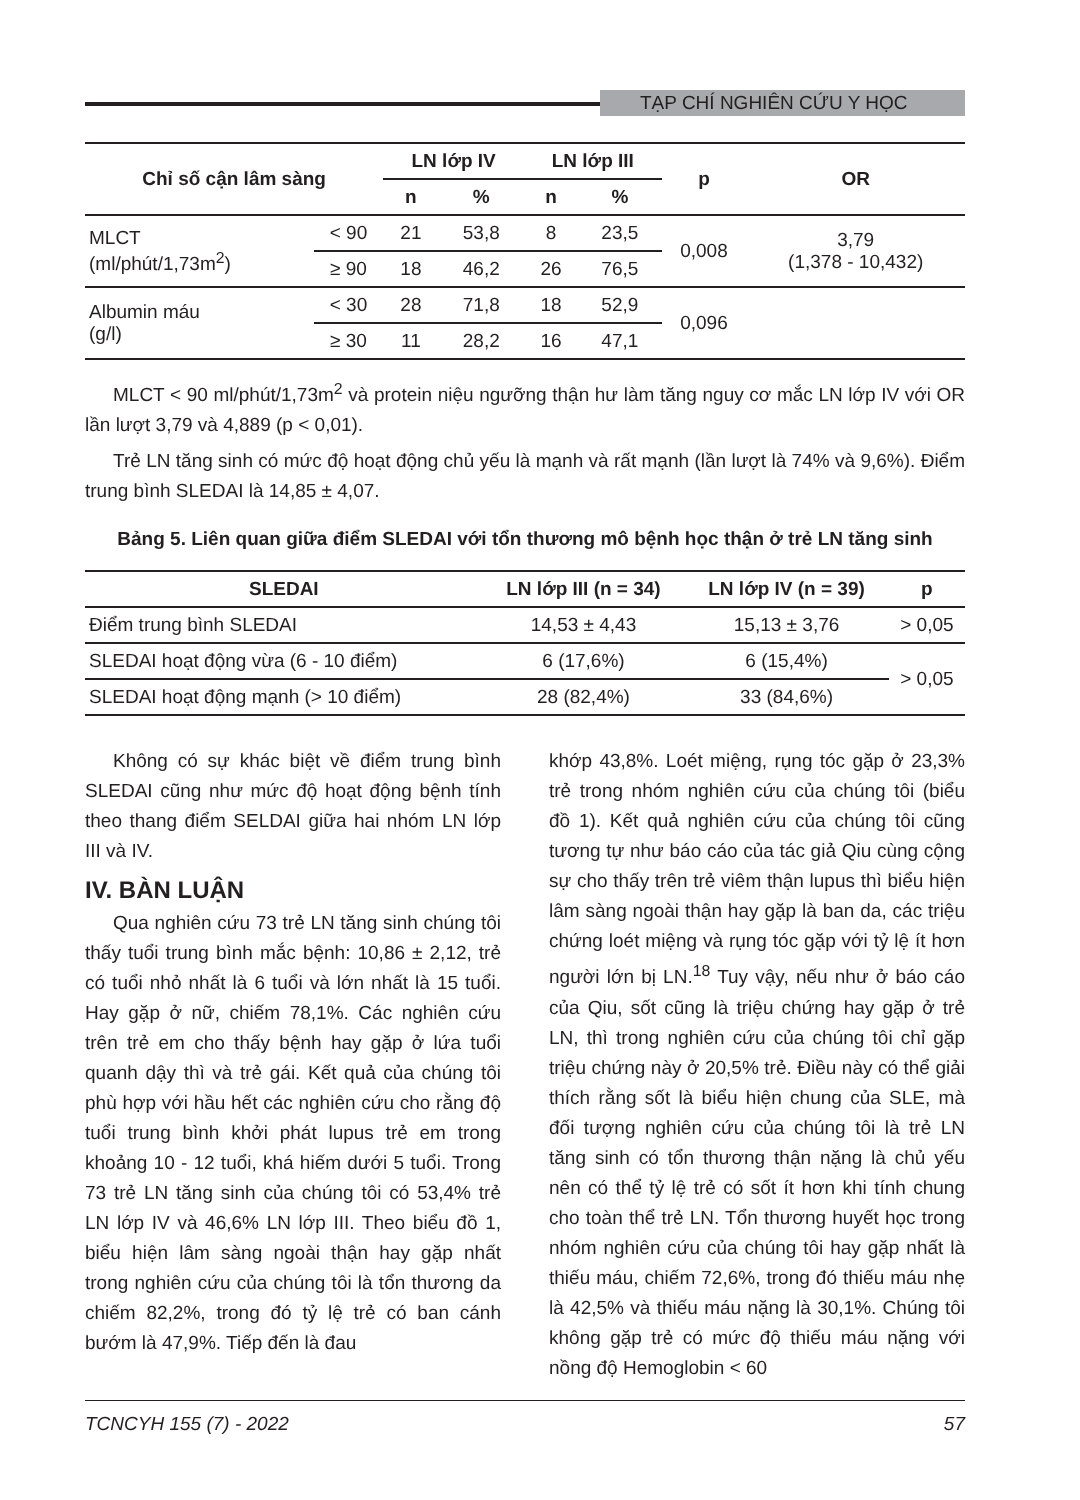TẠP CHÍ NGHIÊN CỨU Y HỌC
| Chỉ số cận lâm sàng | | LN lớp IV | | LN lớp III | | p | OR |
| --- | --- | --- | --- | --- | --- | --- | --- |
| | | n | % | n | % | | |
| MLCT (ml/phút/1,73m<sup>2</sup>) | < 90 | 21 | 53,8 | 8 | 23,5 | 0,008 | 3,79 (1,378 - 10,432) |
| | ≥ 90 | 18 | 46,2 | 26 | 76,5 | | |
| Albumin máu (g/l) | < 30 | 28 | 71,8 | 18 | 52,9 | 0,096 | |
| | ≥ 30 | 11 | 28,2 | 16 | 47,1 | | |
MLCT < 90 ml/phút/1,73m<sup>2</sup> và protein niệu ngưỡng thận hư làm tăng nguy cơ mắc LN lớp IV với OR lần lượt 3,79 và 4,889 (p < 0,01).
Trẻ LN tăng sinh có mức độ hoạt động chủ yếu là mạnh và rất mạnh (lần lượt là 74% và 9,6%). Điểm trung bình SLEDAI là 14,85 ± 4,07.
Bảng 5. Liên quan giữa điểm SLEDAI với tổn thương mô bệnh học thận ở trẻ LN tăng sinh
| SLEDAI | LN lớp III (n = 34) | LN lớp IV (n = 39) | p |
| --- | --- | --- | --- |
| Điểm trung bình SLEDAI | 14,53 ± 4,43 | 15,13 ± 3,76 | > 0,05 |
| SLEDAI hoạt động vừa (6 - 10 điểm) | 6 (17,6%) | 6 (15,4%) | > 0,05 |
| SLEDAI hoạt động mạnh (> 10 điểm) | 28 (82,4%) | 33 (84,6%) | |
Không có sự khác biệt về điểm trung bình SLEDAI cũng như mức độ hoạt động bệnh tính theo thang điểm SELDAI giữa hai nhóm LN lớp III và IV.
IV. BÀN LUẬN
Qua nghiên cứu 73 trẻ LN tăng sinh chúng tôi thấy tuổi trung bình mắc bệnh: 10,86 ± 2,12, trẻ có tuổi nhỏ nhất là 6 tuổi và lớn nhất là 15 tuổi. Hay gặp ở nữ, chiếm 78,1%. Các nghiên cứu trên trẻ em cho thấy bệnh hay gặp ở lứa tuổi quanh dậy thì và trẻ gái. Kết quả của chúng tôi phù hợp với hầu hết các nghiên cứu cho rằng độ tuổi trung bình khởi phát lupus trẻ em trong khoảng 10 - 12 tuổi, khá hiếm dưới 5 tuổi. Trong 73 trẻ LN tăng sinh của chúng tôi có 53,4% trẻ LN lớp IV và 46,6% LN lớp III. Theo biểu đồ 1, biểu hiện lâm sàng ngoài thận hay gặp nhất trong nghiên cứu của chúng tôi là tổn thương da chiếm 82,2%, trong đó tỷ lệ trẻ có ban cánh bướm là 47,9%. Tiếp đến là đau
khớp 43,8%. Loét miệng, rụng tóc gặp ở 23,3% trẻ trong nhóm nghiên cứu của chúng tôi (biểu đồ 1). Kết quả nghiên cứu của chúng tôi cũng tương tự như báo cáo của tác giả Qiu cùng cộng sự cho thấy trên trẻ viêm thận lupus thì biểu hiện lâm sàng ngoài thận hay gặp là ban da, các triệu chứng loét miệng và rụng tóc gặp với tỷ lệ ít hơn người lớn bị LN.<sup>18</sup> Tuy vậy, nếu như ở báo cáo của Qiu, sốt cũng là triệu chứng hay gặp ở trẻ LN, thì trong nghiên cứu của chúng tôi chỉ gặp triệu chứng này ở 20,5% trẻ. Điều này có thể giải thích rằng sốt là biểu hiện chung của SLE, mà đối tượng nghiên cứu của chúng tôi là trẻ LN tăng sinh có tổn thương thận nặng là chủ yếu nên có thể tỷ lệ trẻ có sốt ít hơn khi tính chung cho toàn thể trẻ LN. Tổn thương huyết học trong nhóm nghiên cứu của chúng tôi hay gặp nhất là thiếu máu, chiếm 72,6%, trong đó thiếu máu nhẹ là 42,5% và thiếu máu nặng là 30,1%. Chúng tôi không gặp trẻ có mức độ thiếu máu nặng với nồng độ Hemoglobin < 60
TCNCYH 155 (7) - 2022 57